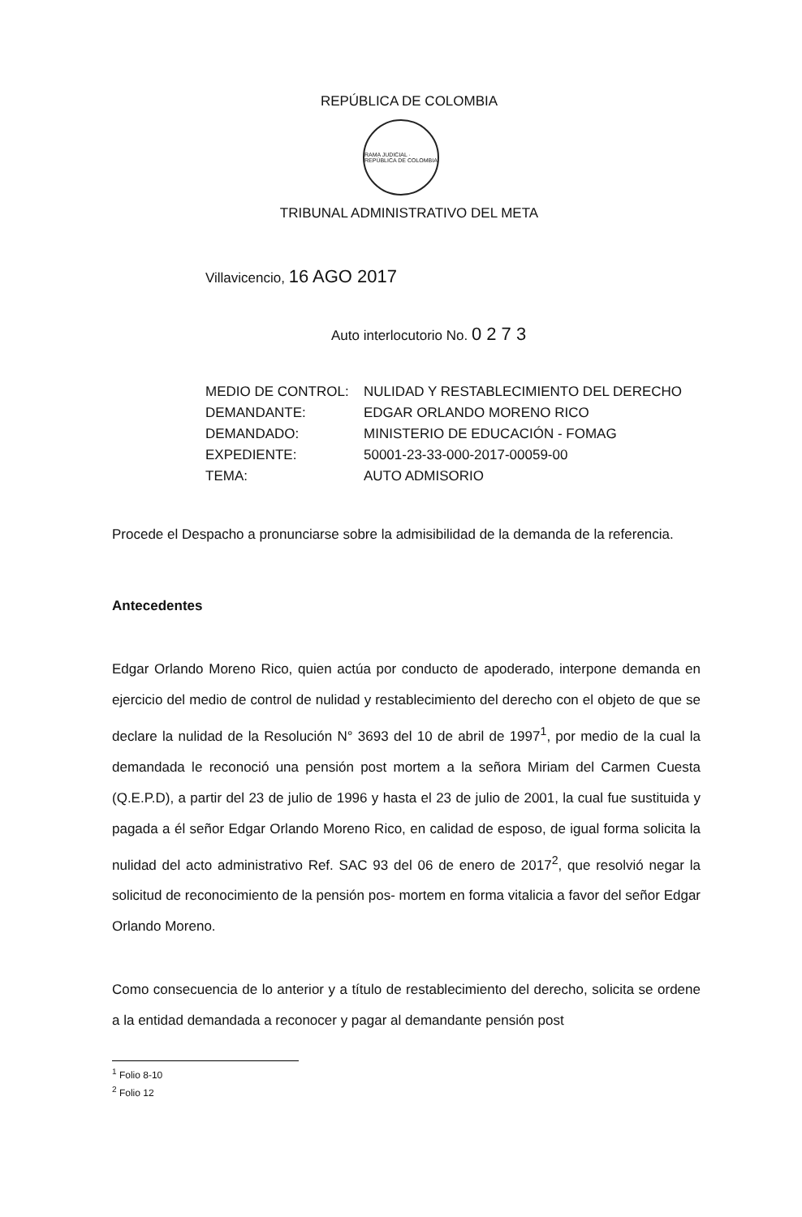REPÚBLICA DE COLOMBIA
RAMA JUDICIAL · REPÚBLICA DE COLOMBIA
TRIBUNAL ADMINISTRATIVO DEL META
Villavicencio, 16 AGO 2017
Auto interlocutorio No. 0 2 7 3
| MEDIO DE CONTROL: | NULIDAD Y RESTABLECIMIENTO DEL DERECHO |
| DEMANDANTE: | EDGAR ORLANDO MORENO RICO |
| DEMANDADO: | MINISTERIO DE EDUCACIÓN - FOMAG |
| EXPEDIENTE: | 50001-23-33-000-2017-00059-00 |
| TEMA: | AUTO ADMISORIO |
Procede el Despacho a pronunciarse sobre la admisibilidad de la demanda de la referencia.
Antecedentes
Edgar Orlando Moreno Rico, quien actúa por conducto de apoderado, interpone demanda en ejercicio del medio de control de nulidad y restablecimiento del derecho con el objeto de que se declare la nulidad de la Resolución N° 3693 del 10 de abril de 1997<sup>1</sup>, por medio de la cual la demandada le reconoció una pensión post mortem a la señora Miriam del Carmen Cuesta (Q.E.P.D), a partir del 23 de julio de 1996 y hasta el 23 de julio de 2001, la cual fue sustituida y pagada a él señor Edgar Orlando Moreno Rico, en calidad de esposo, de igual forma solicita la nulidad del acto administrativo Ref. SAC 93 del 06 de enero de 2017<sup>2</sup>, que resolvió negar la solicitud de reconocimiento de la pensión pos- mortem en forma vitalicia a favor del señor Edgar Orlando Moreno.
Como consecuencia de lo anterior y a título de restablecimiento del derecho, solicita se ordene a la entidad demandada a reconocer y pagar al demandante pensión post
<sup>1</sup> Folio 8-10
<sup>2</sup> Folio 12